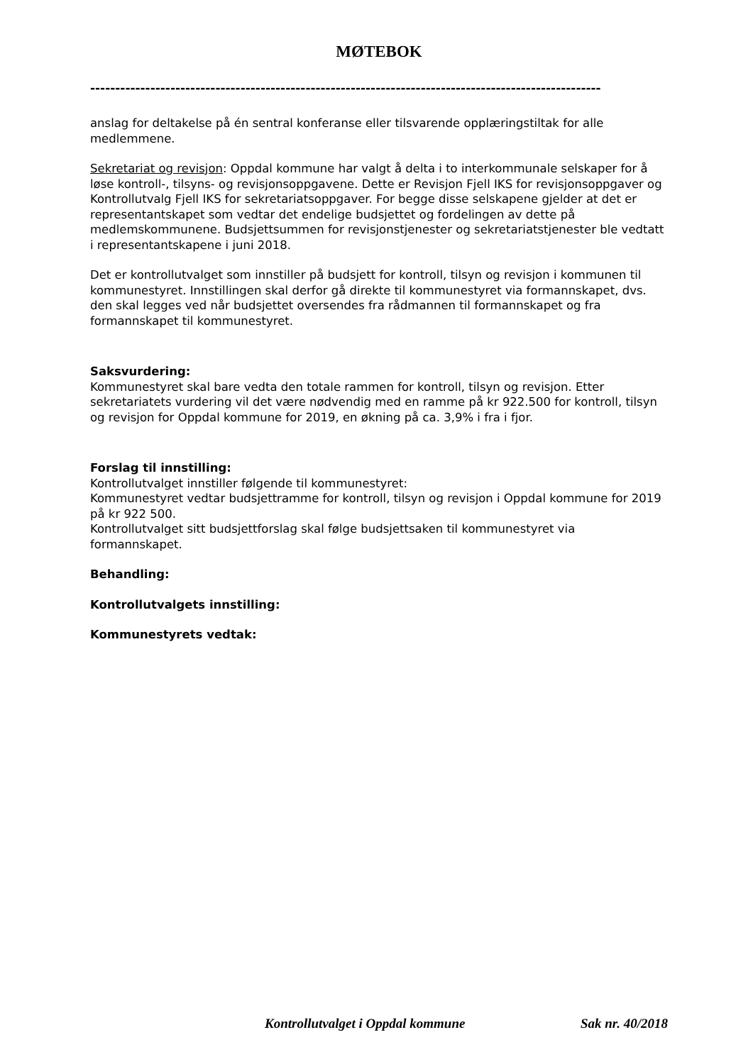MØTEBOK
------------------------------------------------------------------------------------------------------
anslag for deltakelse på én sentral konferanse eller tilsvarende opplæringstiltak for alle medlemmene.
Sekretariat og revisjon: Oppdal kommune har valgt å delta i to interkommunale selskaper for å løse kontroll-, tilsyns- og revisjonsoppgavene. Dette er Revisjon Fjell IKS for revisjonsoppgaver og Kontrollutvalg Fjell IKS for sekretariatsoppgaver. For begge disse selskapene gjelder at det er representantskapet som vedtar det endelige budsjettet og fordelingen av dette på medlemskommunene. Budsjettsummen for revisjonstjenester og sekretariatstjenester ble vedtatt i representantskapene i juni 2018.
Det er kontrollutvalget som innstiller på budsjett for kontroll, tilsyn og revisjon i kommunen til kommunestyret. Innstillingen skal derfor gå direkte til kommunestyret via formannskapet, dvs. den skal legges ved når budsjettet oversendes fra rådmannen til formannskapet og fra formannskapet til kommunestyret.
Saksvurdering:
Kommunestyret skal bare vedta den totale rammen for kontroll, tilsyn og revisjon. Etter sekretariatets vurdering vil det være nødvendig med en ramme på kr 922.500 for kontroll, tilsyn og revisjon for Oppdal kommune for 2019, en økning på ca. 3,9% i fra i fjor.
Forslag til innstilling:
Kontrollutvalget innstiller følgende til kommunestyret:
Kommunestyret vedtar budsjettramme for kontroll, tilsyn og revisjon i Oppdal kommune for 2019 på kr 922 500.
Kontrollutvalget sitt budsjettforslag skal følge budsjettsaken til kommunestyret via formannskapet.
Behandling:
Kontrollutvalgets innstilling:
Kommunestyrets vedtak:
Kontrollutvalget i Oppdal kommune Sak nr. 40/2018